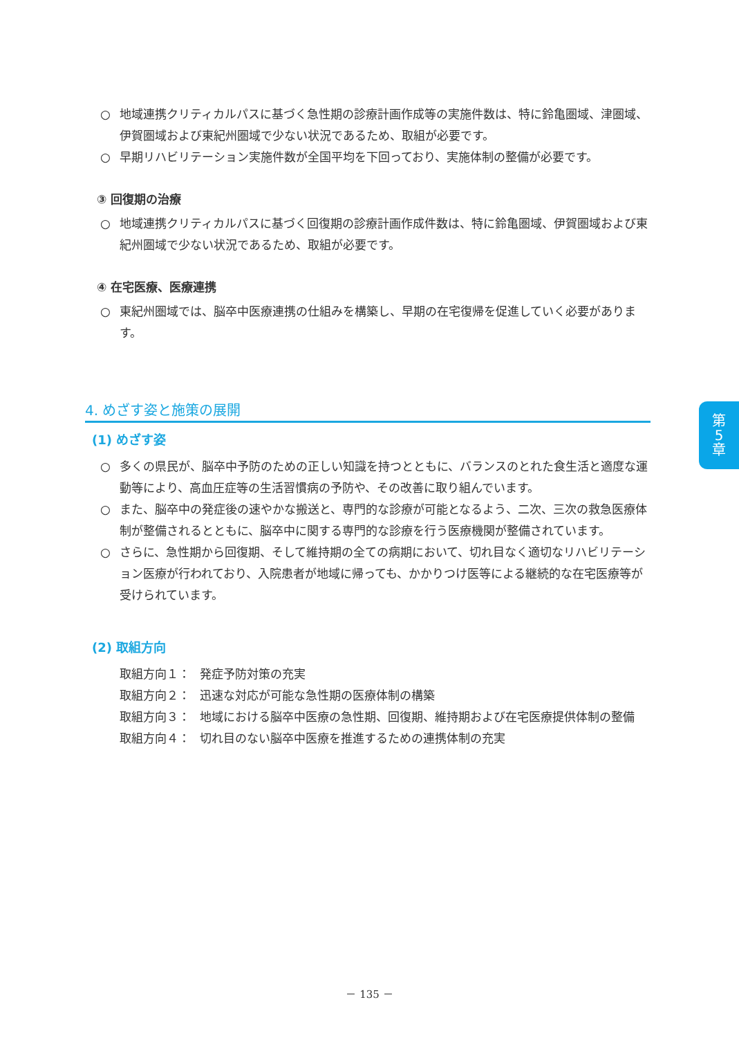○ 地域連携クリティカルパスに基づく急性期の診療計画作成等の実施件数は、特に鈴亀圏域、津圏域、伊賀圏域および東紀州圏域で少ない状況であるため、取組が必要です。
○ 早期リハビリテーション実施件数が全国平均を下回っており、実施体制の整備が必要です。
③ 回復期の治療
○ 地域連携クリティカルパスに基づく回復期の診療計画作成件数は、特に鈴亀圏域、伊賀圏域および東紀州圏域で少ない状況であるため、取組が必要です。
④ 在宅医療、医療連携
○ 東紀州圏域では、脳卒中医療連携の仕組みを構築し、早期の在宅復帰を促進していく必要があります。
4. めざす姿と施策の展開
(1) めざす姿
○ 多くの県民が、脳卒中予防のための正しい知識を持つとともに、バランスのとれた食生活と適度な運動等により、高血圧症等の生活習慣病の予防や、その改善に取り組んでいます。
○ また、脳卒中の発症後の速やかな搬送と、専門的な診療が可能となるよう、二次、三次の救急医療体制が整備されるとともに、脳卒中に関する専門的な診療を行う医療機関が整備されています。
○ さらに、急性期から回復期、そして維持期の全ての病期において、切れ目なく適切なリハビリテーション医療が行われており、入院患者が地域に帰っても、かかりつけ医等による継続的な在宅医療等が受けられています。
(2) 取組方向
取組方向１： 発症予防対策の充実
取組方向２： 迅速な対応が可能な急性期の医療体制の構築
取組方向３： 地域における脳卒中医療の急性期、回復期、維持期および在宅医療提供体制の整備
取組方向４： 切れ目のない脳卒中医療を推進するための連携体制の充実
第
5
章
－ 135 －